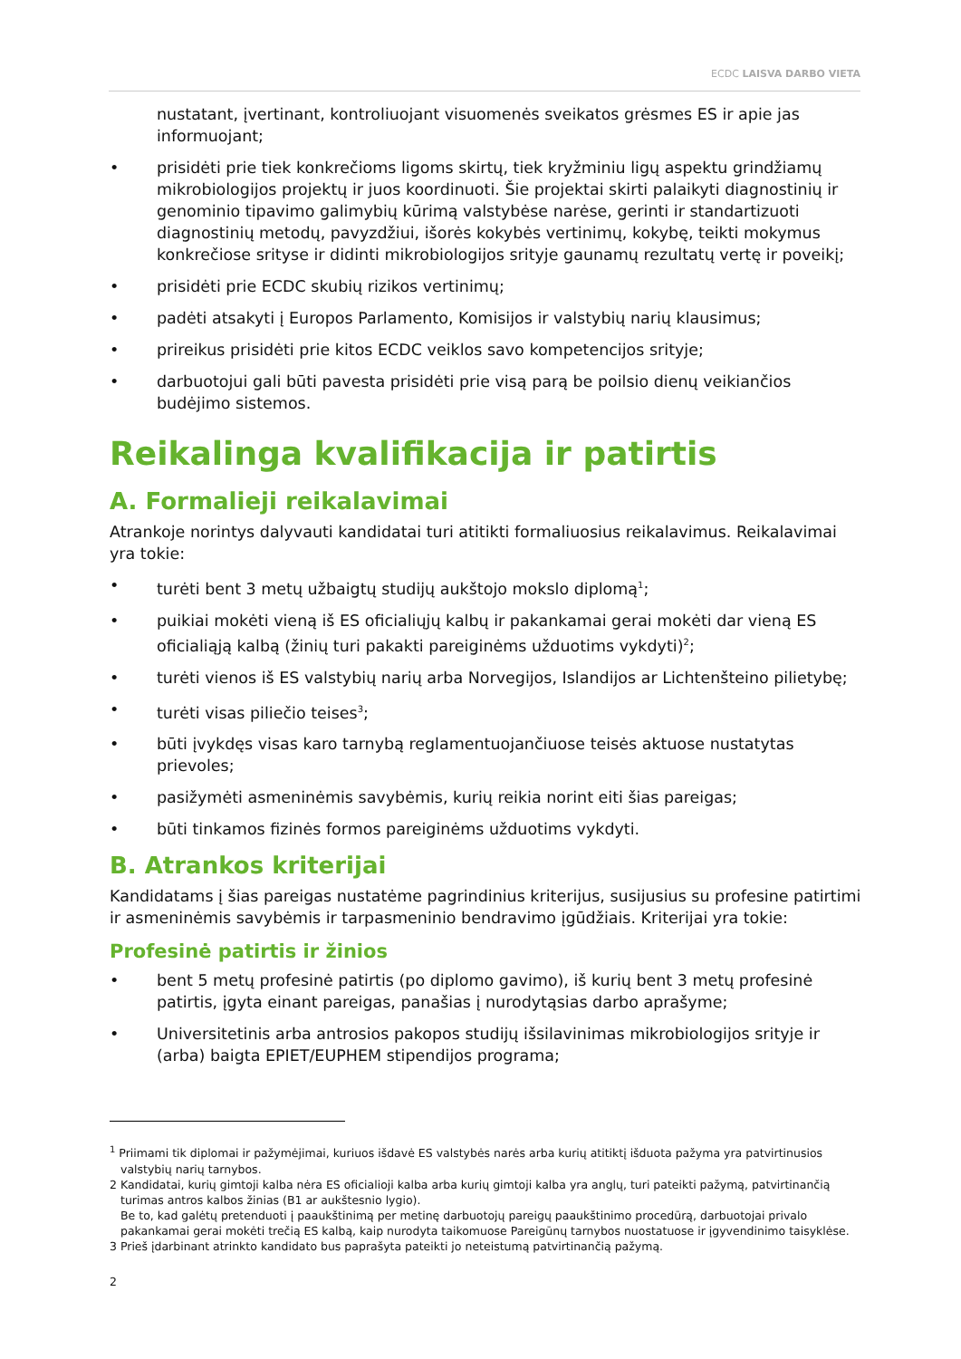ECDC LAISVA DARBO VIETA
nustatant, įvertinant, kontroliuojant visuomenės sveikatos grėsmes ES ir apie jas informuojant;
• prisidėti prie tiek konkrečioms ligoms skirtų, tiek kryžminiu ligų aspektu grindžiamų mikrobiologijos projektų ir juos koordinuoti. Šie projektai skirti palaikyti diagnostinių ir genominio tipavimo galimybių kūrimą valstybėse narėse, gerinti ir standartizuoti diagnostinių metodų, pavyzdžiui, išorės kokybės vertinimų, kokybę, teikti mokymus konkrečiose srityse ir didinti mikrobiologijos srityje gaunamų rezultatų vertę ir poveikį;
• prisidėti prie ECDC skubių rizikos vertinimų;
• padėti atsakyti į Europos Parlamento, Komisijos ir valstybių narių klausimus;
• prireikus prisidėti prie kitos ECDC veiklos savo kompetencijos srityje;
• darbuotojui gali būti pavesta prisidėti prie visą parą be poilsio dienų veikiančios budėjimo sistemos.
Reikalinga kvalifikacija ir patirtis
A. Formalieji reikalavimai
Atrankoje norintys dalyvauti kandidatai turi atitikti formaliuosius reikalavimus. Reikalavimai yra tokie:
• turėti bent 3 metų užbaigtų studijų aukštojo mokslo diplomą<sup>1</sup>;
• puikiai mokėti vieną iš ES oficialiųjų kalbų ir pakankamai gerai mokėti dar vieną ES oficialiąją kalbą (žinių turi pakakti pareiginėms užduotims vykdyti)<sup>2</sup>;
• turėti vienos iš ES valstybių narių arba Norvegijos, Islandijos ar Lichtenšteino pilietybę;
• turėti visas piliečio teises<sup>3</sup>;
• būti įvykdęs visas karo tarnybą reglamentuojančiuose teisės aktuose nustatytas prievoles;
• pasižymėti asmeninėmis savybėmis, kurių reikia norint eiti šias pareigas;
• būti tinkamos fizinės formos pareiginėms užduotims vykdyti.
B. Atrankos kriterijai
Kandidatams į šias pareigas nustatėme pagrindinius kriterijus, susijusius su profesine patirtimi ir asmeninėmis savybėmis ir tarpasmeninio bendravimo įgūdžiais. Kriterijai yra tokie:
Profesinė patirtis ir žinios
• bent 5 metų profesinė patirtis (po diplomo gavimo), iš kurių bent 3 metų profesinė patirtis, įgyta einant pareigas, panašias į nurodytąsias darbo aprašyme;
• Universitetinis arba antrosios pakopos studijų išsilavinimas mikrobiologijos srityje ir (arba) baigta EPIET/EUPHEM stipendijos programa;
<sup>1</sup> Priimami tik diplomai ir pažymėjimai, kuriuos išdavė ES valstybės narės arba kurių atitiktį išduota pažyma yra patvirtinusios valstybių narių tarnybos.
2 Kandidatai, kurių gimtoji kalba nėra ES oficialioji kalba arba kurių gimtoji kalba yra anglų, turi pateikti pažymą, patvirtinančią turimas antros kalbos žinias (B1 ar aukštesnio lygio).
Be to, kad galėtų pretenduoti į paaukštinimą per metinę darbuotojų pareigų paaukštinimo procedūrą, darbuotojai privalo pakankamai gerai mokėti trečią ES kalbą, kaip nurodyta taikomuose Pareigūnų tarnybos nuostatuose ir įgyvendinimo taisyklėse.
3 Prieš įdarbinant atrinkto kandidato bus paprašyta pateikti jo neteistumą patvirtinančią pažymą.
2